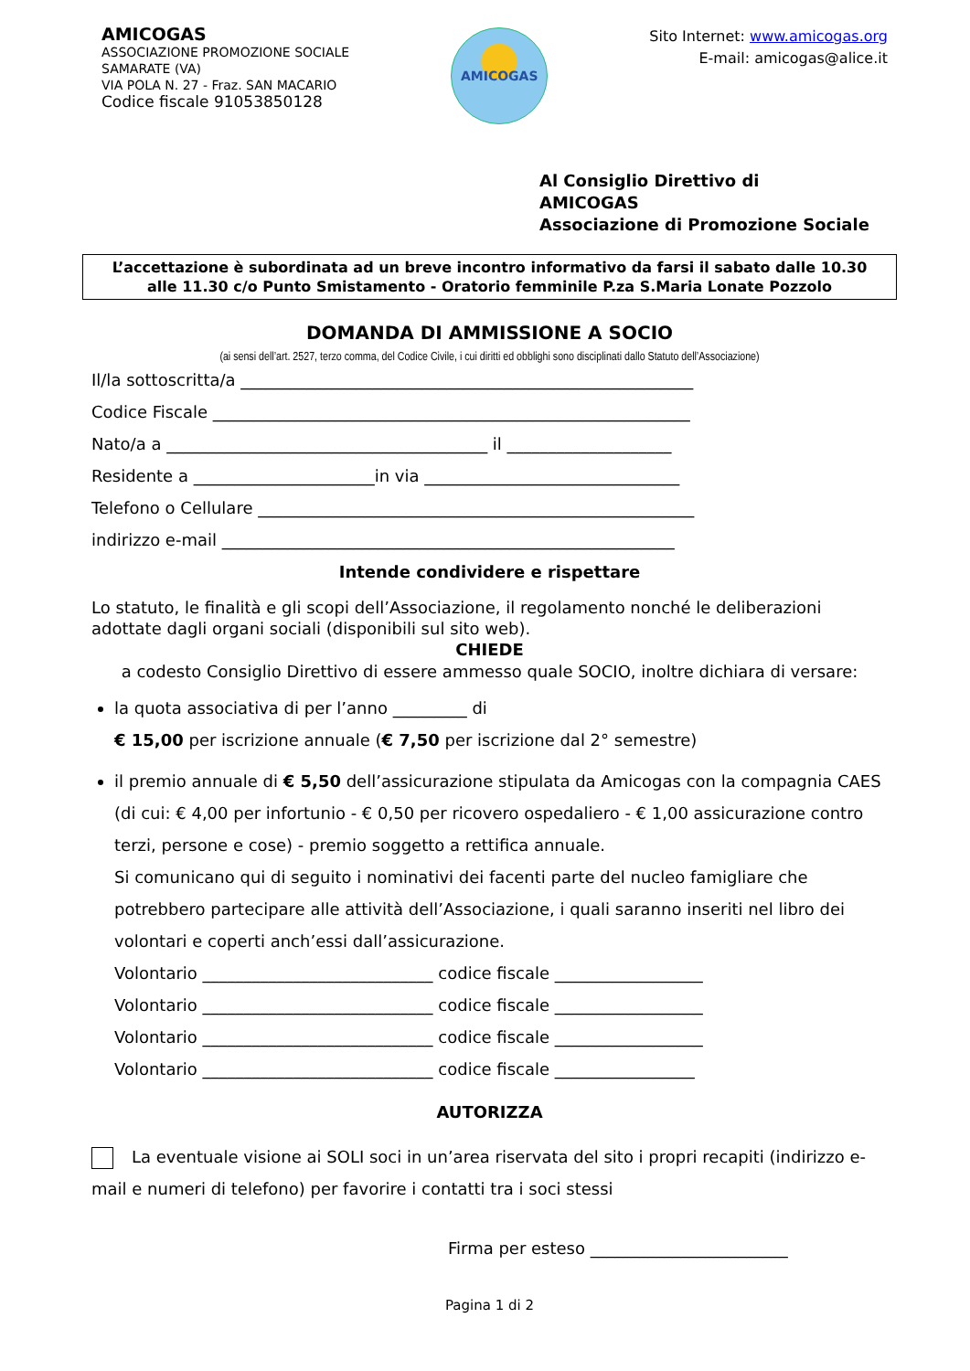AMICOGAS
ASSOCIAZIONE PROMOZIONE SOCIALE
SAMARATE (VA)
VIA POLA N. 27 - Fraz. SAN MACARIO
Codice fiscale 91053850128
AMICOGAS
Sito Internet: www.amicogas.org
E-mail: amicogas@alice.it
Al Consiglio Direttivo di
AMICOGAS
Associazione di Promozione Sociale
L’accettazione è subordinata ad un breve incontro informativo da farsi il sabato dalle 10.30
alle 11.30 c/o Punto Smistamento - Oratorio femminile P.za S.Maria Lonate Pozzolo
DOMANDA DI AMMISSIONE A SOCIO
(ai sensi dell’art. 2527, terzo comma, del Codice Civile, i cui diritti ed obblighi sono disciplinati dallo Statuto dell’Associazione)
Il/la sottoscritta/a _______________________________________________________
Codice Fiscale __________________________________________________________
Nato/a a _______________________________________ il ____________________
Residente a ______________________in via _______________________________
Telefono o Cellulare _____________________________________________________
indirizzo e-mail _______________________________________________________
Intende condividere e rispettare
Lo statuto, le finalità e gli scopi dell’Associazione, il regolamento nonché le deliberazioni adottate dagli organi sociali (disponibili sul sito web).
CHIEDE
a codesto Consiglio Direttivo di essere ammesso quale SOCIO, inoltre dichiara di versare:
la quota associativa di per l’anno _________ di
€ 15,00 per iscrizione annuale (€ 7,50 per iscrizione dal 2° semestre)
il premio annuale di € 5,50 dell’assicurazione stipulata da Amicogas con la compagnia CAES (di cui: € 4,00 per infortunio - € 0,50 per ricovero ospedaliero - € 1,00 assicurazione contro terzi, persone e cose) - premio soggetto a rettifica annuale.
Si comunicano qui di seguito i nominativi dei facenti parte del nucleo famigliare che potrebbero partecipare alle attività dell’Associazione, i quali saranno inseriti nel libro dei volontari e coperti anch’essi dall’assicurazione.
Volontario ____________________________ codice fiscale __________________
Volontario ____________________________ codice fiscale __________________
Volontario ____________________________ codice fiscale __________________
Volontario ____________________________ codice fiscale _________________
AUTORIZZA
La eventuale visione ai SOLI soci in un’area riservata del sito i propri recapiti (indirizzo e-mail e numeri di telefono) per favorire i contatti tra i soci stessi
Firma per esteso ________________________
Pagina 1 di 2